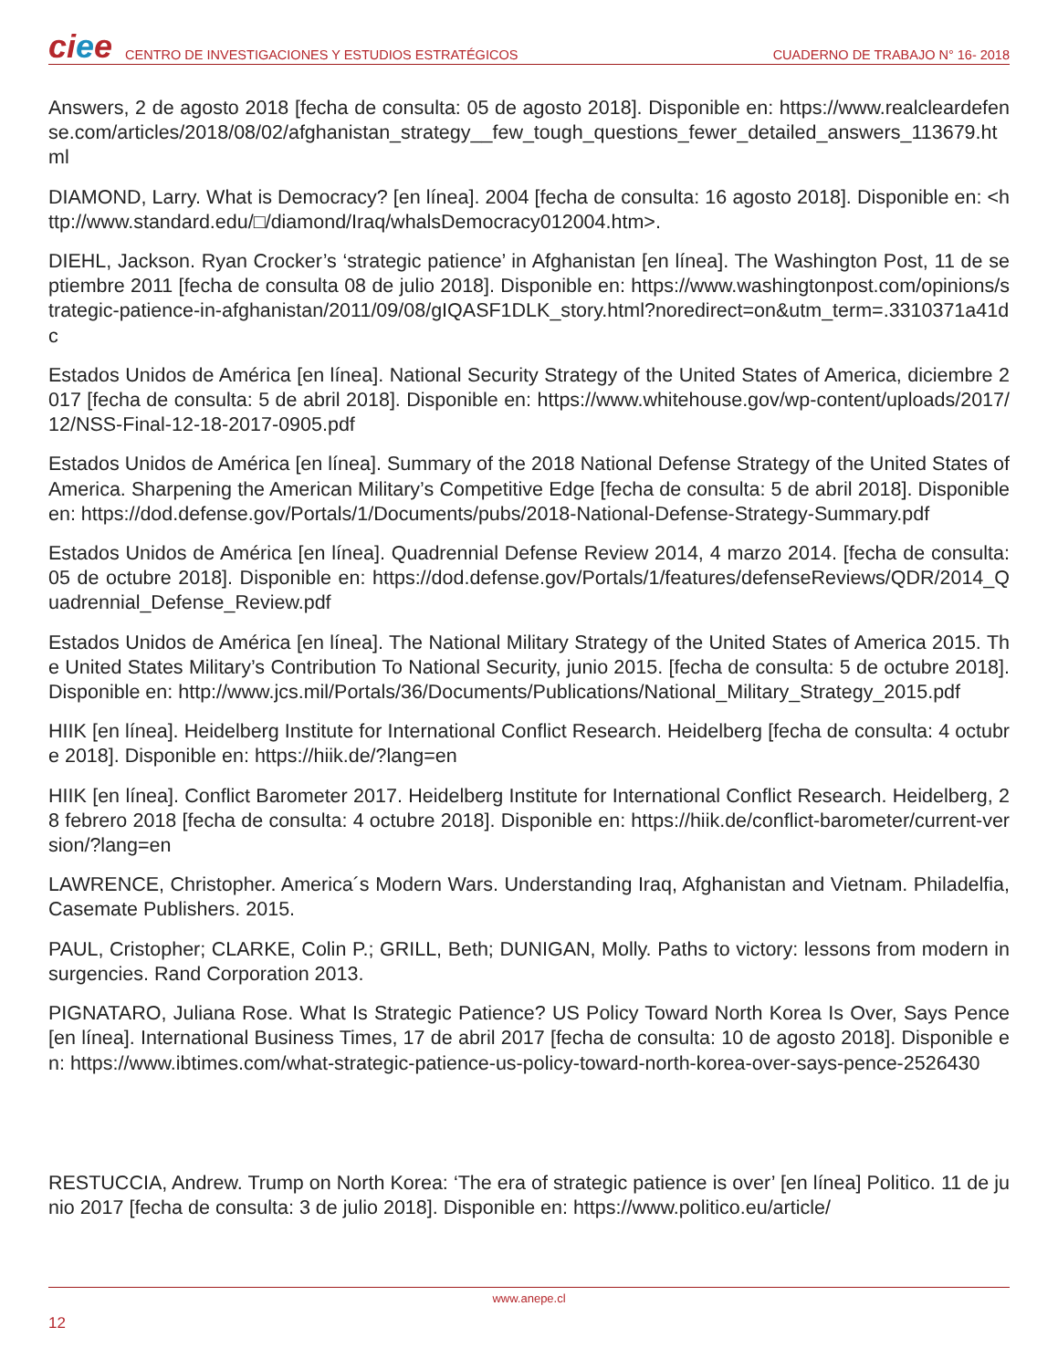ciee
CENTRO DE INVESTIGACIONES Y ESTUDIOS ESTRATÉGICOS
CUADERNO DE TRABAJO N° 16- 2018
Answers, 2 de agosto 2018 [fecha de consulta: 05 de agosto 2018]. Disponible en: https://www.realcleardefense.com/articles/2018/08/02/afghanistan_strategy__few_tough_questions_fewer_detailed_answers_113679.html
DIAMOND, Larry. What is Democracy? [en línea]. 2004 [fecha de consulta: 16 agosto 2018]. Disponible en: <http://www.standard.edu/□/diamond/Iraq/whalsDemocracy012004.htm>.
DIEHL, Jackson. Ryan Crocker’s ‘strategic patience’ in Afghanistan [en línea]. The Washington Post, 11 de septiembre 2011 [fecha de consulta 08 de julio 2018]. Disponible en: https://www.washingtonpost.com/opinions/strategic-patience-in-afghanistan/2011/09/08/gIQASF1DLK_story.html?noredirect=on&utm_term=.3310371a41dc
Estados Unidos de América [en línea]. National Security Strategy of the United States of America, diciembre 2017 [fecha de consulta: 5 de abril 2018]. Disponible en: https://www.whitehouse.gov/wp-content/uploads/2017/12/NSS-Final-12-18-2017-0905.pdf
Estados Unidos de América [en línea]. Summary of the 2018 National Defense Strategy of the United States of America. Sharpening the American Military’s Competitive Edge [fecha de consulta: 5 de abril 2018]. Disponible en: https://dod.defense.gov/Portals/1/Documents/pubs/2018-National-Defense-Strategy-Summary.pdf
Estados Unidos de América [en línea]. Quadrennial Defense Review 2014, 4 marzo 2014. [fecha de consulta: 05 de octubre 2018]. Disponible en: https://dod.defense.gov/Portals/1/features/defenseReviews/QDR/2014_Quadrennial_Defense_Review.pdf
Estados Unidos de América [en línea]. The National Military Strategy of the United States of America 2015. The United States Military’s Contribution To National Security, junio 2015. [fecha de consulta: 5 de octubre 2018]. Disponible en: http://www.jcs.mil/Portals/36/Documents/Publications/National_Military_Strategy_2015.pdf
HIIK [en línea]. Heidelberg Institute for International Conflict Research. Heidelberg [fecha de consulta: 4 octubre 2018]. Disponible en: https://hiik.de/?lang=en
HIIK [en línea]. Conflict Barometer 2017. Heidelberg Institute for International Conflict Research. Heidelberg, 28 febrero 2018 [fecha de consulta: 4 octubre 2018]. Disponible en: https://hiik.de/conflict-barometer/current-version/?lang=en
LAWRENCE, Christopher. America´s Modern Wars. Understanding Iraq, Afghanistan and Vietnam. Philadelfia, Casemate Publishers. 2015.
PAUL, Cristopher; CLARKE, Colin P.; GRILL, Beth; DUNIGAN, Molly. Paths to victory: lessons from modern insurgencies. Rand Corporation 2013.
PIGNATARO, Juliana Rose. What Is Strategic Patience? US Policy Toward North Korea Is Over, Says Pence [en línea]. International Business Times, 17 de abril 2017 [fecha de consulta: 10 de agosto 2018]. Disponible en: https://www.ibtimes.com/what-strategic-patience-us-policy-toward-north-korea-over-says-pence-2526430
RESTUCCIA, Andrew. Trump on North Korea: ‘The era of strategic patience is over’ [en línea] Politico. 11 de junio 2017 [fecha de consulta: 3 de julio 2018]. Disponible en: https://www.politico.eu/article/
www.anepe.cl
12